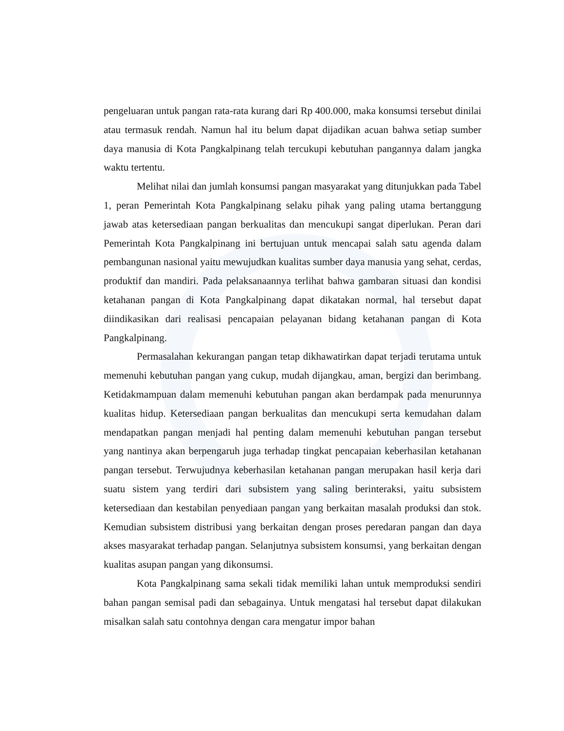pengeluaran untuk pangan rata-rata kurang dari Rp 400.000, maka konsumsi tersebut dinilai atau termasuk rendah. Namun hal itu belum dapat dijadikan acuan bahwa setiap sumber daya manusia di Kota Pangkalpinang telah tercukupi kebutuhan pangannya dalam jangka waktu tertentu.
Melihat nilai dan jumlah konsumsi pangan masyarakat yang ditunjukkan pada Tabel 1, peran Pemerintah Kota Pangkalpinang selaku pihak yang paling utama bertanggung jawab atas ketersediaan pangan berkualitas dan mencukupi sangat diperlukan. Peran dari Pemerintah Kota Pangkalpinang ini bertujuan untuk mencapai salah satu agenda dalam pembangunan nasional yaitu mewujudkan kualitas sumber daya manusia yang sehat, cerdas, produktif dan mandiri. Pada pelaksanaannya terlihat bahwa gambaran situasi dan kondisi ketahanan pangan di Kota Pangkalpinang dapat dikatakan normal, hal tersebut dapat diindikasikan dari realisasi pencapaian pelayanan bidang ketahanan pangan di Kota Pangkalpinang.
Permasalahan kekurangan pangan tetap dikhawatirkan dapat terjadi terutama untuk memenuhi kebutuhan pangan yang cukup, mudah dijangkau, aman, bergizi dan berimbang. Ketidakmampuan dalam memenuhi kebutuhan pangan akan berdampak pada menurunnya kualitas hidup. Ketersediaan pangan berkualitas dan mencukupi serta kemudahan dalam mendapatkan pangan menjadi hal penting dalam memenuhi kebutuhan pangan tersebut yang nantinya akan berpengaruh juga terhadap tingkat pencapaian keberhasilan ketahanan pangan tersebut. Terwujudnya keberhasilan ketahanan pangan merupakan hasil kerja dari suatu sistem yang terdiri dari subsistem yang saling berinteraksi, yaitu subsistem ketersediaan dan kestabilan penyediaan pangan yang berkaitan masalah produksi dan stok. Kemudian subsistem distribusi yang berkaitan dengan proses peredaran pangan dan daya akses masyarakat terhadap pangan. Selanjutnya subsistem konsumsi, yang berkaitan dengan kualitas asupan pangan yang dikonsumsi.
Kota Pangkalpinang sama sekali tidak memiliki lahan untuk memproduksi sendiri bahan pangan semisal padi dan sebagainya. Untuk mengatasi hal tersebut dapat dilakukan misalkan salah satu contohnya dengan cara mengatur impor bahan